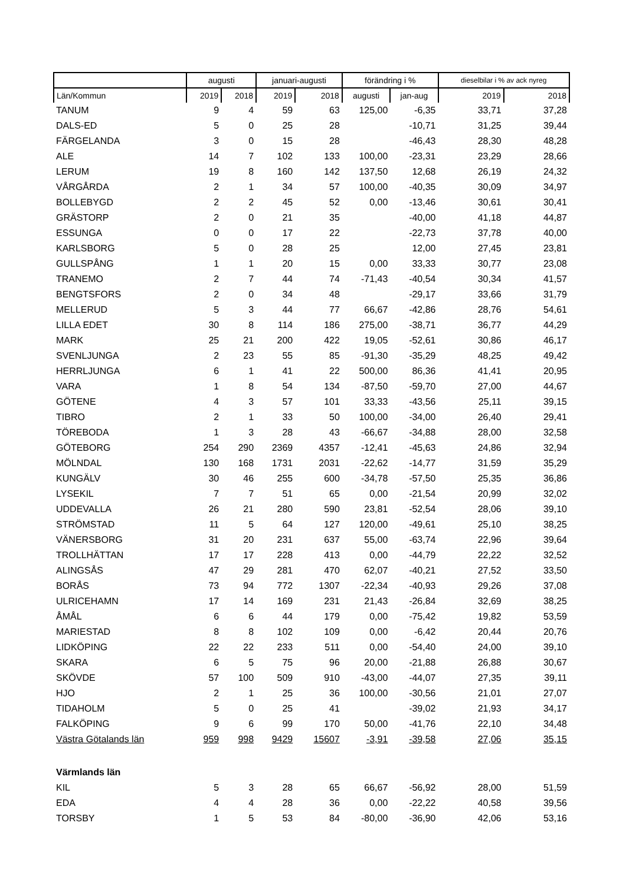| | augusti | | januari-augusti | | förändring i % | | dieselbilar i % av ack nyreg | |
| --- | --- | --- | --- | --- | --- | --- | --- | --- |
| Län/Kommun | 2019 | 2018 | 2019 | 2018 | augusti | jan-aug | 2019 | 2018 |
| TANUM | 9 | 4 | 59 | 63 | 125,00 | -6,35 | 33,71 | 37,28 |
| DALS-ED | 5 | 0 | 25 | 28 | | -10,71 | 31,25 | 39,44 |
| FÄRGELANDA | 3 | 0 | 15 | 28 | | -46,43 | 28,30 | 48,28 |
| ALE | 14 | 7 | 102 | 133 | 100,00 | -23,31 | 23,29 | 28,66 |
| LERUM | 19 | 8 | 160 | 142 | 137,50 | 12,68 | 26,19 | 24,32 |
| VÅRGÅRDA | 2 | 1 | 34 | 57 | 100,00 | -40,35 | 30,09 | 34,97 |
| BOLLEBYGD | 2 | 2 | 45 | 52 | 0,00 | -13,46 | 30,61 | 30,41 |
| GRÄSTORP | 2 | 0 | 21 | 35 | | -40,00 | 41,18 | 44,87 |
| ESSUNGA | 0 | 0 | 17 | 22 | | -22,73 | 37,78 | 40,00 |
| KARLSBORG | 5 | 0 | 28 | 25 | | 12,00 | 27,45 | 23,81 |
| GULLSPÅNG | 1 | 1 | 20 | 15 | 0,00 | 33,33 | 30,77 | 23,08 |
| TRANEMO | 2 | 7 | 44 | 74 | -71,43 | -40,54 | 30,34 | 41,57 |
| BENGTSFORS | 2 | 0 | 34 | 48 | | -29,17 | 33,66 | 31,79 |
| MELLERUD | 5 | 3 | 44 | 77 | 66,67 | -42,86 | 28,76 | 54,61 |
| LILLA EDET | 30 | 8 | 114 | 186 | 275,00 | -38,71 | 36,77 | 44,29 |
| MARK | 25 | 21 | 200 | 422 | 19,05 | -52,61 | 30,86 | 46,17 |
| SVENLJUNGA | 2 | 23 | 55 | 85 | -91,30 | -35,29 | 48,25 | 49,42 |
| HERRLJUNGA | 6 | 1 | 41 | 22 | 500,00 | 86,36 | 41,41 | 20,95 |
| VARA | 1 | 8 | 54 | 134 | -87,50 | -59,70 | 27,00 | 44,67 |
| GÖTENE | 4 | 3 | 57 | 101 | 33,33 | -43,56 | 25,11 | 39,15 |
| TIBRO | 2 | 1 | 33 | 50 | 100,00 | -34,00 | 26,40 | 29,41 |
| TÖREBODA | 1 | 3 | 28 | 43 | -66,67 | -34,88 | 28,00 | 32,58 |
| GÖTEBORG | 254 | 290 | 2369 | 4357 | -12,41 | -45,63 | 24,86 | 32,94 |
| MÖLNDAL | 130 | 168 | 1731 | 2031 | -22,62 | -14,77 | 31,59 | 35,29 |
| KUNGÄLV | 30 | 46 | 255 | 600 | -34,78 | -57,50 | 25,35 | 36,86 |
| LYSEKIL | 7 | 7 | 51 | 65 | 0,00 | -21,54 | 20,99 | 32,02 |
| UDDEVALLA | 26 | 21 | 280 | 590 | 23,81 | -52,54 | 28,06 | 39,10 |
| STRÖMSTAD | 11 | 5 | 64 | 127 | 120,00 | -49,61 | 25,10 | 38,25 |
| VÄNERSBORG | 31 | 20 | 231 | 637 | 55,00 | -63,74 | 22,96 | 39,64 |
| TROLLHÄTTAN | 17 | 17 | 228 | 413 | 0,00 | -44,79 | 22,22 | 32,52 |
| ALINGSÅS | 47 | 29 | 281 | 470 | 62,07 | -40,21 | 27,52 | 33,50 |
| BORÅS | 73 | 94 | 772 | 1307 | -22,34 | -40,93 | 29,26 | 37,08 |
| ULRICEHAMN | 17 | 14 | 169 | 231 | 21,43 | -26,84 | 32,69 | 38,25 |
| ÅMÅL | 6 | 6 | 44 | 179 | 0,00 | -75,42 | 19,82 | 53,59 |
| MARIESTAD | 8 | 8 | 102 | 109 | 0,00 | -6,42 | 20,44 | 20,76 |
| LIDKÖPING | 22 | 22 | 233 | 511 | 0,00 | -54,40 | 24,00 | 39,10 |
| SKARA | 6 | 5 | 75 | 96 | 20,00 | -21,88 | 26,88 | 30,67 |
| SKÖVDE | 57 | 100 | 509 | 910 | -43,00 | -44,07 | 27,35 | 39,11 |
| HJO | 2 | 1 | 25 | 36 | 100,00 | -30,56 | 21,01 | 27,07 |
| TIDAHOLM | 5 | 0 | 25 | 41 | | -39,02 | 21,93 | 34,17 |
| FALKÖPING | 9 | 6 | 99 | 170 | 50,00 | -41,76 | 22,10 | 34,48 |
| Västra Götalands län | 959 | 998 | 9429 | 15607 | -3,91 | -39,58 | 27,06 | 35,15 |
| Värmlands län | | | | | | | | |
| KIL | 5 | 3 | 28 | 65 | 66,67 | -56,92 | 28,00 | 51,59 |
| EDA | 4 | 4 | 28 | 36 | 0,00 | -22,22 | 40,58 | 39,56 |
| TORSBY | 1 | 5 | 53 | 84 | -80,00 | -36,90 | 42,06 | 53,16 |